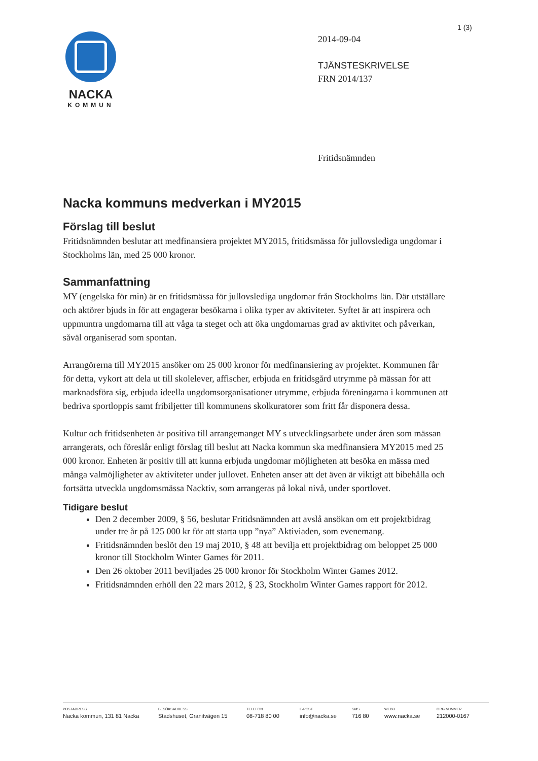1 (3)
NACKA
KOMMUN
2014-09-04
TJÄNSTESKRIVELSE
FRN 2014/137
Fritidsnämnden
Nacka kommuns medverkan i MY2015
Förslag till beslut
Fritidsnämnden beslutar att medfinansiera projektet MY2015, fritidsmässa för jullovslediga ungdomar i Stockholms län, med 25 000 kronor.
Sammanfattning
MY (engelska för min) är en fritidsmässa för jullovslediga ungdomar från Stockholms län. Där utställare och aktörer bjuds in för att engagerar besökarna i olika typer av aktiviteter. Syftet är att inspirera och uppmuntra ungdomarna till att våga ta steget och att öka ungdomarnas grad av aktivitet och påverkan, såväl organiserad som spontan.
Arrangörerna till MY2015 ansöker om 25 000 kronor för medfinansiering av projektet. Kommunen får för detta, vykort att dela ut till skolelever, affischer, erbjuda en fritidsgård utrymme på mässan för att marknadsföra sig, erbjuda ideella ungdomsorganisationer utrymme, erbjuda föreningarna i kommunen att bedriva sportloppis samt fribiljetter till kommunens skolkuratorer som fritt får disponera dessa.
Kultur och fritidsenheten är positiva till arrangemanget MY s utvecklingsarbete under åren som mässan arrangerats, och föreslår enligt förslag till beslut att Nacka kommun ska medfinansiera MY2015 med 25 000 kronor. Enheten är positiv till att kunna erbjuda ungdomar möjligheten att besöka en mässa med många valmöjligheter av aktiviteter under jullovet. Enheten anser att det även är viktigt att bibehålla och fortsätta utveckla ungdomsmässa Nacktiv, som arrangeras på lokal nivå, under sportlovet.
Tidigare beslut
Den 2 december 2009, § 56, beslutar Fritidsnämnden att avslå ansökan om ett projektbidrag under tre år på 125 000 kr för att starta upp ”nya” Aktiviaden, som evenemang.
Fritidsnämnden beslöt den 19 maj 2010, § 48 att bevilja ett projektbidrag om beloppet 25 000 kronor till Stockholm Winter Games för 2011.
Den 26 oktober 2011 beviljades 25 000 kronor för Stockholm Winter Games 2012.
Fritidsnämnden erhöll den 22 mars 2012, § 23, Stockholm Winter Games rapport för 2012.
POSTADRESS
Nacka kommun, 131 81 Nacka
BESÖKSADRESS
Stadshuset, Granitvägen 15
TELEFON
08-718 80 00
E-POST
info@nacka.se
SMS
716 80
WEBB
www.nacka.se
ORG.NUMMER
212000-0167